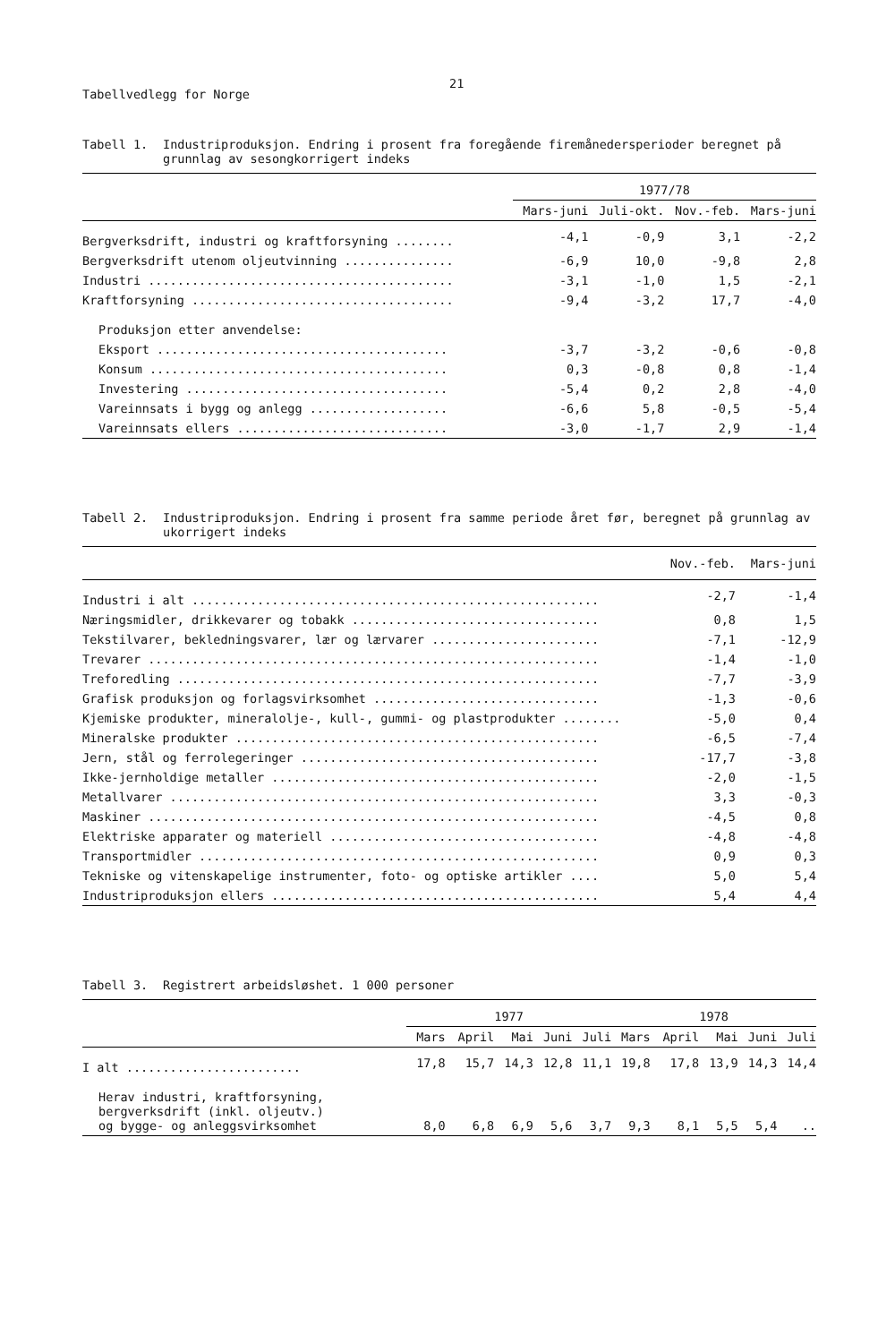Tabellvedlegg for Norge
21
Tabell 1. Industriproduksjon. Endring i prosent fra foregående firemånedersperioder beregnet på
grunnlag av sesongkorrigert indeks
| | 1977/78 | | | |
| --- | --- | --- | --- | --- |
| | Mars-juni | Juli-okt. | Nov.-feb. | Mars-juni |
| Bergverksdrift, industri og kraftforsyning ........ | -4,1 | -0,9 | 3,1 | -2,2 |
| Bergverksdrift utenom oljeutvinning ............... | -6,9 | 10,0 | -9,8 | 2,8 |
| Industri .......................................... | -3,1 | -1,0 | 1,5 | -2,1 |
| Kraftforsyning .................................... | -9,4 | -3,2 | 17,7 | -4,0 |
| Produksjon etter anvendelse: | | | | |
| Eksport ........................................ | -3,7 | -3,2 | -0,6 | -0,8 |
| Konsum ......................................... | 0,3 | -0,8 | 0,8 | -1,4 |
| Investering .................................... | -5,4 | 0,2 | 2,8 | -4,0 |
| Vareinnsats i bygg og anlegg ................... | -6,6 | 5,8 | -0,5 | -5,4 |
| Vareinnsats ellers ............................. | -3,0 | -1,7 | 2,9 | -1,4 |
Tabell 2. Industriproduksjon. Endring i prosent fra samme periode året før, beregnet på grunnlag av
ukorrigert indeks
| | Nov.-feb. | Mars-juni |
| --- | --- | --- |
| Industri i alt ........................................................ | -2,7 | -1,4 |
| Næringsmidler, drikkevarer og tobakk .................................. | 0,8 | 1,5 |
| Tekstilvarer, bekledningsvarer, lær og lærvarer ....................... | -7,1 | -12,9 |
| Trevarer .............................................................. | -1,4 | -1,0 |
| Treforedling .......................................................... | -7,7 | -3,9 |
| Grafisk produksjon og forlagsvirksomhet ............................... | -1,3 | -0,6 |
| Kjemiske produkter, mineralolje-, kull-, gummi- og plastprodukter ........ | -5,0 | 0,4 |
| Mineralske produkter .................................................. | -6,5 | -7,4 |
| Jern, stål og ferrolegeringer ......................................... | -17,7 | -3,8 |
| Ikke-jernholdige metaller ............................................. | -2,0 | -1,5 |
| Metallvarer ........................................................... | 3,3 | -0,3 |
| Maskiner .............................................................. | -4,5 | 0,8 |
| Elektriske apparater og materiell ..................................... | -4,8 | -4,8 |
| Transportmidler ....................................................... | 0,9 | 0,3 |
| Tekniske og vitenskapelige instrumenter, foto- og optiske artikler .... | 5,0 | 5,4 |
| Industriproduksjon ellers ............................................. | 5,4 | 4,4 |
Tabell 3. Registrert arbeidsløshet. 1 000 personer
| | 1977 | | | | | 1978 | | | | |
| --- | --- | --- | --- | --- | --- | --- | --- | --- | --- | --- |
| | Mars | April | Mai | Juni | Juli | Mars | April | Mai | Juni | Juli |
| I alt ........................ | 17,8 | 15,7 | 14,3 | 12,8 | 11,1 | 19,8 | 17,8 | 13,9 | 14,3 | 14,4 |
| Herav industri, kraftforsyning, bergverksdrift (inkl. oljeutv.) og bygge- og anleggsvirksomhet | 8,0 | 6,8 | 6,9 | 5,6 | 3,7 | 9,3 | 8,1 | 5,5 | 5,4 | .. |